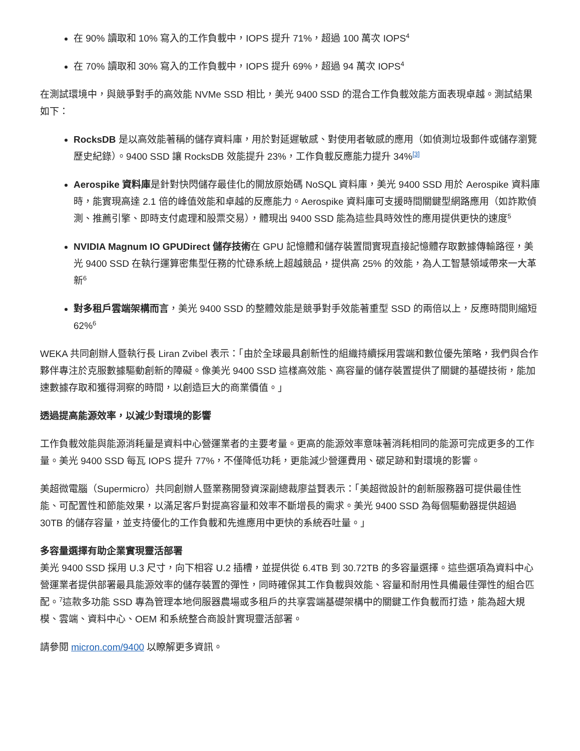在 90% 讀取和 10% 寫入的工作負載中，IOPS 提升 71%，超過 100 萬次 IOPS<sup>4</sup>
在 70% 讀取和 30% 寫入的工作負載中，IOPS 提升 69%，超過 94 萬次 IOPS<sup>4</sup>
在測試環境中，與競爭對手的高效能 NVMe SSD 相比，美光 9400 SSD 的混合工作負載效能方面表現卓越。測試結果如下：
RocksDB 是以高效能著稱的儲存資料庫，用於對延遲敏感、對使用者敏感的應用（如偵測垃圾郵件或儲存瀏覽歷史紀錄）。9400 SSD 讓 RocksDB 效能提升 23%，工作負載反應能力提升 34%<sup>[3]</sup>
Aerospike 資料庫是針對快閃儲存最佳化的開放原始碼 NoSQL 資料庫，美光 9400 SSD 用於 Aerospike 資料庫時，能實現高達 2.1 倍的峰值效能和卓越的反應能力。Aerospike 資料庫可支援時間關鍵型網路應用（如詐欺偵測、推薦引擎、即時支付處理和股票交易），體現出 9400 SSD 能為這些具時效性的應用提供更快的速度<sup>5</sup>
NVIDIA Magnum IO GPUDirect 儲存技術在 GPU 記憶體和儲存裝置間實現直接記憶體存取數據傳輸路徑，美光 9400 SSD 在執行運算密集型任務的忙碌系統上超越競品，提供高 25% 的效能，為人工智慧領域帶來一大革新<sup>6</sup>
對多租戶雲端架構而言，美光 9400 SSD 的整體效能是競爭對手效能著重型 SSD 的兩倍以上，反應時間則縮短 62%<sup>6</sup>
WEKA 共同創辦人暨執行長 Liran Zvibel 表示：「由於全球最具創新性的組織持續採用雲端和數位優先策略，我們與合作夥伴專注於克服數據驅動創新的障礙。像美光 9400 SSD 這樣高效能、高容量的儲存裝置提供了關鍵的基礎技術，能加速數據存取和獲得洞察的時間，以創造巨大的商業價值。」
透過提高能源效率，以減少對環境的影響
工作負載效能與能源消耗量是資料中心營運業者的主要考量。更高的能源效率意味著消耗相同的能源可完成更多的工作量。美光 9400 SSD 每瓦 IOPS 提升 77%，不僅降低功耗，更能減少營運費用、碳足跡和對環境的影響。
美超微電腦（Supermicro）共同創辦人暨業務開發資深副總裁廖益賢表示：「美超微設計的創新服務器可提供最佳性能、可配置性和節能效果，以滿足客戶對提高容量和效率不斷增長的需求。美光 9400 SSD 為每個驅動器提供超過 30TB 的儲存容量，並支持優化的工作負載和先進應用中更快的系統吞吐量。」
多容量選擇有助企業實現靈活部署
美光 9400 SSD 採用 U.3 尺寸，向下相容 U.2 插槽，並提供從 6.4TB 到 30.72TB 的多容量選擇。這些選項為資料中心營運業者提供部署最具能源效率的儲存裝置的彈性，同時確保其工作負載與效能、容量和耐用性具備最佳彈性的組合匹配。<sup>7</sup>這款多功能 SSD 專為管理本地伺服器農場或多租戶的共享雲端基礎架構中的關鍵工作負載而打造，能為超大規模、雲端、資料中心、OEM 和系統整合商設計實現靈活部署。
請參閱 micron.com/9400 以瞭解更多資訊。